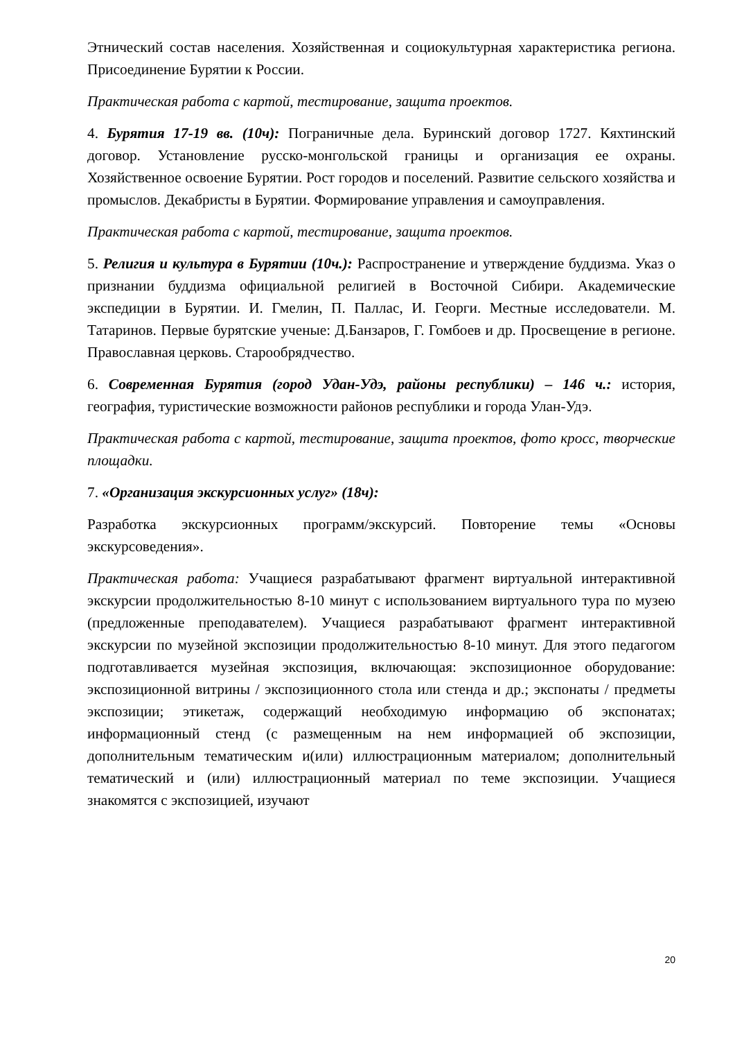Этнический состав населения. Хозяйственная и социокультурная характеристика региона. Присоединение Бурятии к России.
Практическая работа с картой, тестирование, защита проектов.
4. Бурятия 17-19 вв. (10ч): Пограничные дела. Буринский договор 1727. Кяхтинский договор. Установление русско-монгольской границы и организация ее охраны. Хозяйственное освоение Бурятии. Рост городов и поселений. Развитие сельского хозяйства и промыслов. Декабристы в Бурятии. Формирование управления и самоуправления.
Практическая работа с картой, тестирование, защита проектов.
5. Религия и культура в Бурятии (10ч.): Распространение и утверждение буддизма. Указ о признании буддизма официальной религией в Восточной Сибири. Академические экспедиции в Бурятии. И. Гмелин, П. Паллас, И. Георги. Местные исследователи. М. Татаринов. Первые бурятские ученые: Д.Банзаров, Г. Гомбоев и др. Просвещение в регионе. Православная церковь. Старообрядчество.
6. Современная Бурятия (город Удан-Удэ, районы республики) – 146 ч.: история, география, туристические возможности районов республики и города Улан-Удэ.
Практическая работа с картой, тестирование, защита проектов, фото кросс, творческие площадки.
7. «Организация экскурсионных услуг» (18ч):
Разработка экскурсионных программ/экскурсий. Повторение темы «Основы экскурсоведения».
Практическая работа: Учащиеся разрабатывают фрагмент виртуальной интерактивной экскурсии продолжительностью 8-10 минут с использованием виртуального тура по музею (предложенные преподавателем). Учащиеся разрабатывают фрагмент интерактивной экскурсии по музейной экспозиции продолжительностью 8-10 минут. Для этого педагогом подготавливается музейная экспозиция, включающая: экспозиционное оборудование: экспозиционной витрины / экспозиционного стола или стенда и др.; экспонаты / предметы экспозиции; этикетаж, содержащий необходимую информацию об экспонатах; информационный стенд (с размещенным на нем информацией об экспозиции, дополнительным тематическим и(или) иллюстрационным материалом; дополнительный тематический и (или) иллюстрационный материал по теме экспозиции. Учащиеся знакомятся с экспозицией, изучают
20